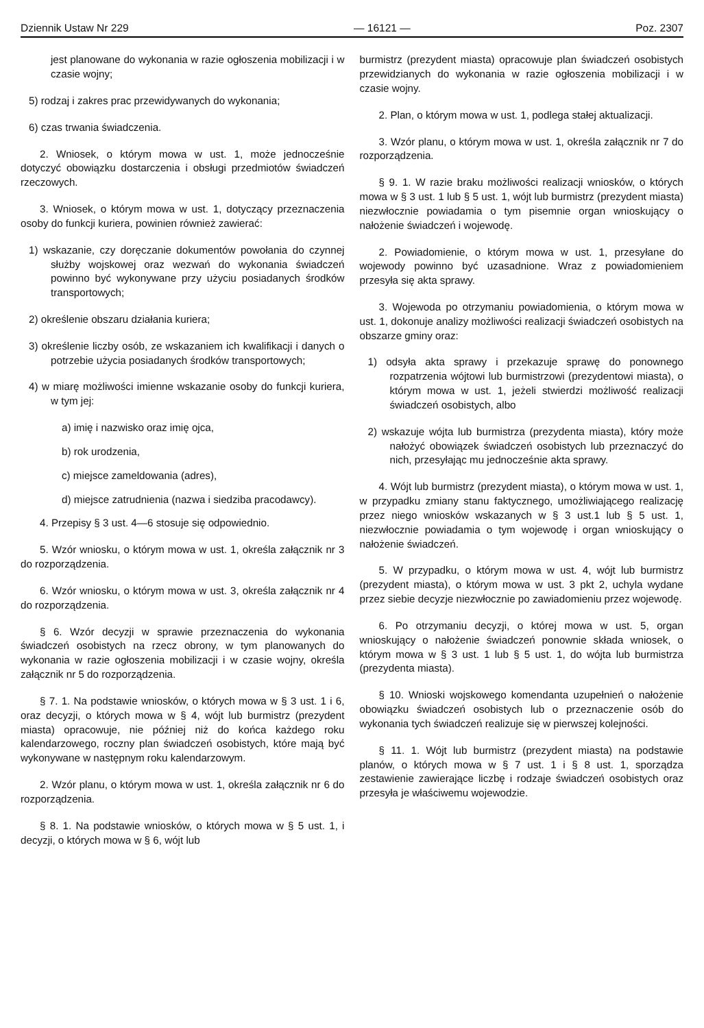Dziennik Ustaw Nr 229 — 16121 — Poz. 2307
jest planowane do wykonania w razie ogłoszenia mobilizacji i w czasie wojny;
5) rodzaj i zakres prac przewidywanych do wykonania;
6) czas trwania świadczenia.
2. Wniosek, o którym mowa w ust. 1, może jednocześnie dotyczyć obowiązku dostarczenia i obsługi przedmiotów świadczeń rzeczowych.
3. Wniosek, o którym mowa w ust. 1, dotyczący przeznaczenia osoby do funkcji kuriera, powinien również zawierać:
1) wskazanie, czy doręczanie dokumentów powołania do czynnej służby wojskowej oraz wezwań do wykonania świadczeń powinno być wykonywane przy użyciu posiadanych środków transportowych;
2) określenie obszaru działania kuriera;
3) określenie liczby osób, ze wskazaniem ich kwalifikacji i danych o potrzebie użycia posiadanych środków transportowych;
4) w miarę możliwości imienne wskazanie osoby do funkcji kuriera, w tym jej:
a) imię i nazwisko oraz imię ojca,
b) rok urodzenia,
c) miejsce zameldowania (adres),
d) miejsce zatrudnienia (nazwa i siedziba pracodawcy).
4. Przepisy § 3 ust. 4—6 stosuje się odpowiednio.
5. Wzór wniosku, o którym mowa w ust. 1, określa załącznik nr 3 do rozporządzenia.
6. Wzór wniosku, o którym mowa w ust. 3, określa załącznik nr 4 do rozporządzenia.
§ 6. Wzór decyzji w sprawie przeznaczenia do wykonania świadczeń osobistych na rzecz obrony, w tym planowanych do wykonania w razie ogłoszenia mobilizacji i w czasie wojny, określa załącznik nr 5 do rozporządzenia.
§ 7. 1. Na podstawie wniosków, o których mowa w § 3 ust. 1 i 6, oraz decyzji, o których mowa w § 4, wójt lub burmistrz (prezydent miasta) opracowuje, nie później niż do końca każdego roku kalendarzowego, roczny plan świadczeń osobistych, które mają być wykonywane w następnym roku kalendarzowym.
2. Wzór planu, o którym mowa w ust. 1, określa załącznik nr 6 do rozporządzenia.
§ 8. 1. Na podstawie wniosków, o których mowa w § 5 ust. 1, i decyzji, o których mowa w § 6, wójt lub
burmistrz (prezydent miasta) opracowuje plan świadczeń osobistych przewidzianych do wykonania w razie ogłoszenia mobilizacji i w czasie wojny.
2. Plan, o którym mowa w ust. 1, podlega stałej aktualizacji.
3. Wzór planu, o którym mowa w ust. 1, określa załącznik nr 7 do rozporządzenia.
§ 9. 1. W razie braku możliwości realizacji wniosków, o których mowa w § 3 ust. 1 lub § 5 ust. 1, wójt lub burmistrz (prezydent miasta) niezwłocznie powiadamia o tym pisemnie organ wnioskujący o nałożenie świadczeń i wojewodę.
2. Powiadomienie, o którym mowa w ust. 1, przesyłane do wojewody powinno być uzasadnione. Wraz z powiadomieniem przesyła się akta sprawy.
3. Wojewoda po otrzymaniu powiadomienia, o którym mowa w ust. 1, dokonuje analizy możliwości realizacji świadczeń osobistych na obszarze gminy oraz:
1) odsyła akta sprawy i przekazuje sprawę do ponownego rozpatrzenia wójtowi lub burmistrzowi (prezydentowi miasta), o którym mowa w ust. 1, jeżeli stwierdzi możliwość realizacji świadczeń osobistych, albo
2) wskazuje wójta lub burmistrza (prezydenta miasta), który może nałożyć obowiązek świadczeń osobistych lub przeznaczyć do nich, przesyłając mu jednocześnie akta sprawy.
4. Wójt lub burmistrz (prezydent miasta), o którym mowa w ust. 1, w przypadku zmiany stanu faktycznego, umożliwiającego realizację przez niego wniosków wskazanych w § 3 ust.1 lub § 5 ust. 1, niezwłocznie powiadamia o tym wojewodę i organ wnioskujący o nałożenie świadczeń.
5. W przypadku, o którym mowa w ust. 4, wójt lub burmistrz (prezydent miasta), o którym mowa w ust. 3 pkt 2, uchyla wydane przez siebie decyzje niezwłocznie po zawiadomieniu przez wojewodę.
6. Po otrzymaniu decyzji, o której mowa w ust. 5, organ wnioskujący o nałożenie świadczeń ponownie składa wniosek, o którym mowa w § 3 ust. 1 lub § 5 ust. 1, do wójta lub burmistrza (prezydenta miasta).
§ 10. Wnioski wojskowego komendanta uzupełnień o nałożenie obowiązku świadczeń osobistych lub o przeznaczenie osób do wykonania tych świadczeń realizuje się w pierwszej kolejności.
§ 11. 1. Wójt lub burmistrz (prezydent miasta) na podstawie planów, o których mowa w § 7 ust. 1 i § 8 ust. 1, sporządza zestawienie zawierające liczbę i rodzaje świadczeń osobistych oraz przesyła je właściwemu wojewodzie.